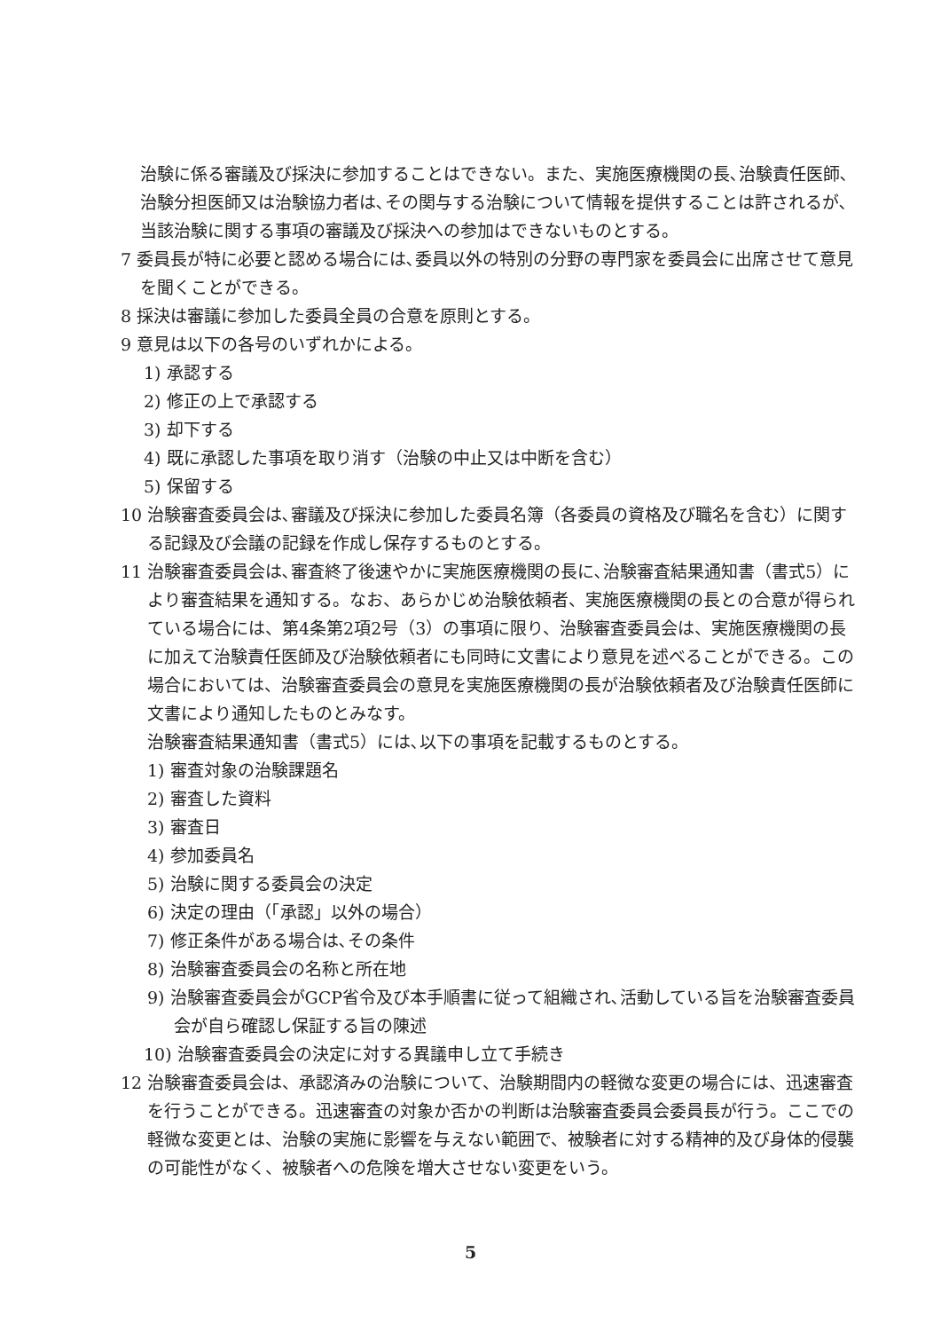治験に係る審議及び採決に参加することはできない。また、実施医療機関の長､治験責任医師､治験分担医師又は治験協力者は､その関与する治験について情報を提供することは許されるが､当該治験に関する事項の審議及び採決への参加はできないものとする。
7 委員長が特に必要と認める場合には､委員以外の特別の分野の専門家を委員会に出席させて意見を聞くことができる。
8 採決は審議に参加した委員全員の合意を原則とする。
9 意見は以下の各号のいずれかによる。
1) 承認する
2) 修正の上で承認する
3) 却下する
4) 既に承認した事項を取り消す（治験の中止又は中断を含む）
5) 保留する
10 治験審査委員会は､審議及び採決に参加した委員名簿（各委員の資格及び職名を含む）に関する記録及び会議の記録を作成し保存するものとする。
11 治験審査委員会は､審査終了後速やかに実施医療機関の長に､治験審査結果通知書（書式5）により審査結果を通知する。なお、あらかじめ治験依頼者、実施医療機関の長との合意が得られている場合には、第4条第2項2号（3）の事項に限り、治験審査委員会は、実施医療機関の長に加えて治験責任医師及び治験依頼者にも同時に文書により意見を述べることができる。この場合においては、治験審査委員会の意見を実施医療機関の長が治験依頼者及び治験責任医師に文書により通知したものとみなす。
治験審査結果通知書（書式5）には､以下の事項を記載するものとする。
1) 審査対象の治験課題名
2) 審査した資料
3) 審査日
4) 参加委員名
5) 治験に関する委員会の決定
6) 決定の理由（「承認」以外の場合）
7) 修正条件がある場合は､その条件
8) 治験審査委員会の名称と所在地
9) 治験審査委員会がGCP省令及び本手順書に従って組織され､活動している旨を治験審査委員会が自ら確認し保証する旨の陳述
10) 治験審査委員会の決定に対する異議申し立て手続き
12 治験審査委員会は、承認済みの治験について、治験期間内の軽微な変更の場合には、迅速審査を行うことができる。迅速審査の対象か否かの判断は治験審査委員会委員長が行う。ここでの軽微な変更とは、治験の実施に影響を与えない範囲で、被験者に対する精神的及び身体的侵襲の可能性がなく、被験者への危険を増大させない変更をいう。
5